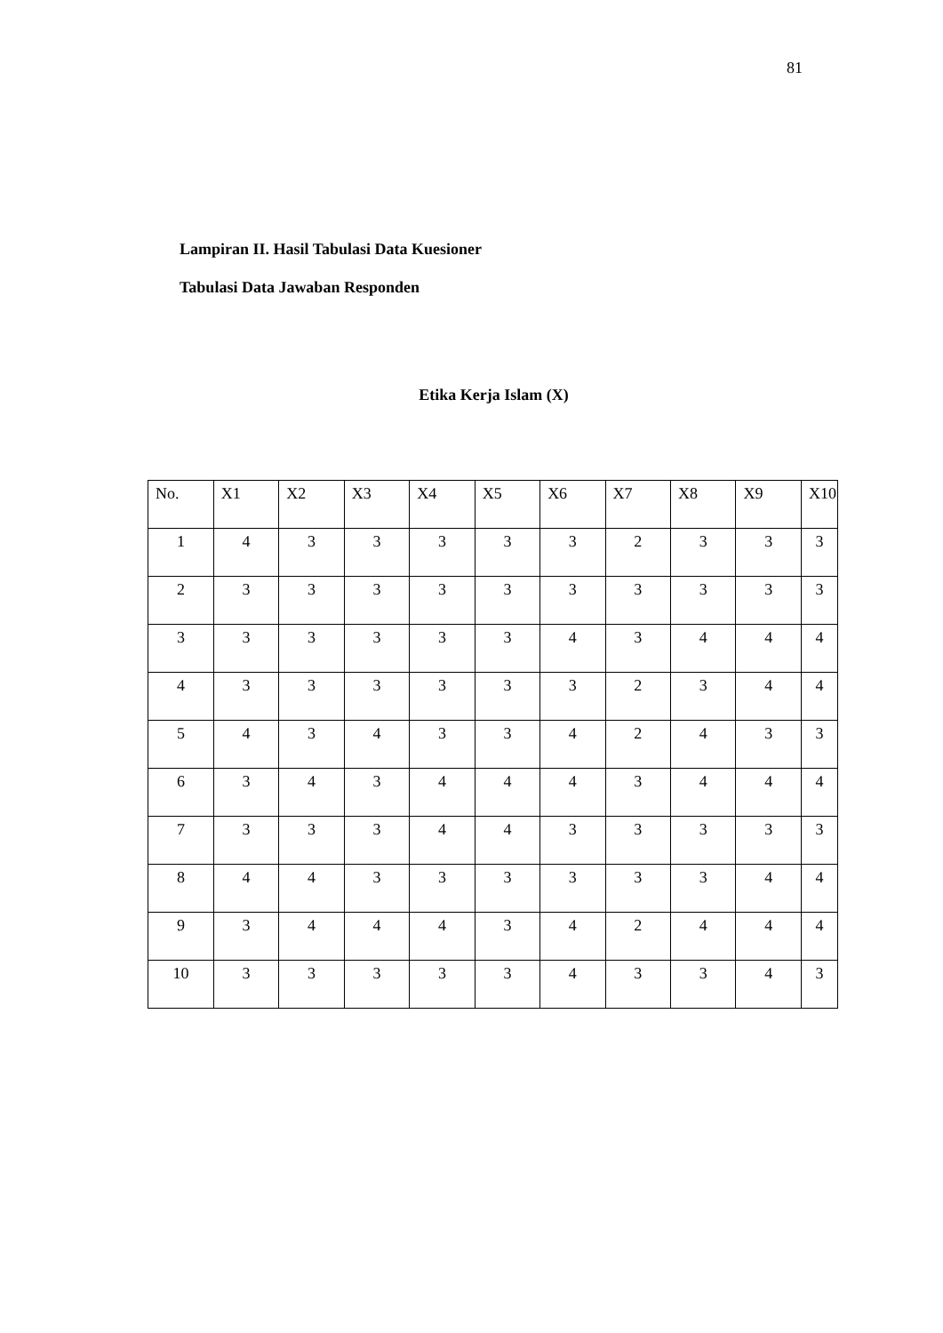81
Lampiran II. Hasil Tabulasi Data Kuesioner
Tabulasi Data Jawaban Responden
Etika Kerja Islam (X)
| No. | X1 | X2 | X3 | X4 | X5 | X6 | X7 | X8 | X9 | X10 |
| --- | --- | --- | --- | --- | --- | --- | --- | --- | --- | --- |
| 1 | 4 | 3 | 3 | 3 | 3 | 3 | 2 | 3 | 3 | 3 |
| 2 | 3 | 3 | 3 | 3 | 3 | 3 | 3 | 3 | 3 | 3 |
| 3 | 3 | 3 | 3 | 3 | 3 | 4 | 3 | 4 | 4 | 4 |
| 4 | 3 | 3 | 3 | 3 | 3 | 3 | 2 | 3 | 4 | 4 |
| 5 | 4 | 3 | 4 | 3 | 3 | 4 | 2 | 4 | 3 | 3 |
| 6 | 3 | 4 | 3 | 4 | 4 | 4 | 3 | 4 | 4 | 4 |
| 7 | 3 | 3 | 3 | 4 | 4 | 3 | 3 | 3 | 3 | 3 |
| 8 | 4 | 4 | 3 | 3 | 3 | 3 | 3 | 3 | 4 | 4 |
| 9 | 3 | 4 | 4 | 4 | 3 | 4 | 2 | 4 | 4 | 4 |
| 10 | 3 | 3 | 3 | 3 | 3 | 4 | 3 | 3 | 4 | 3 |